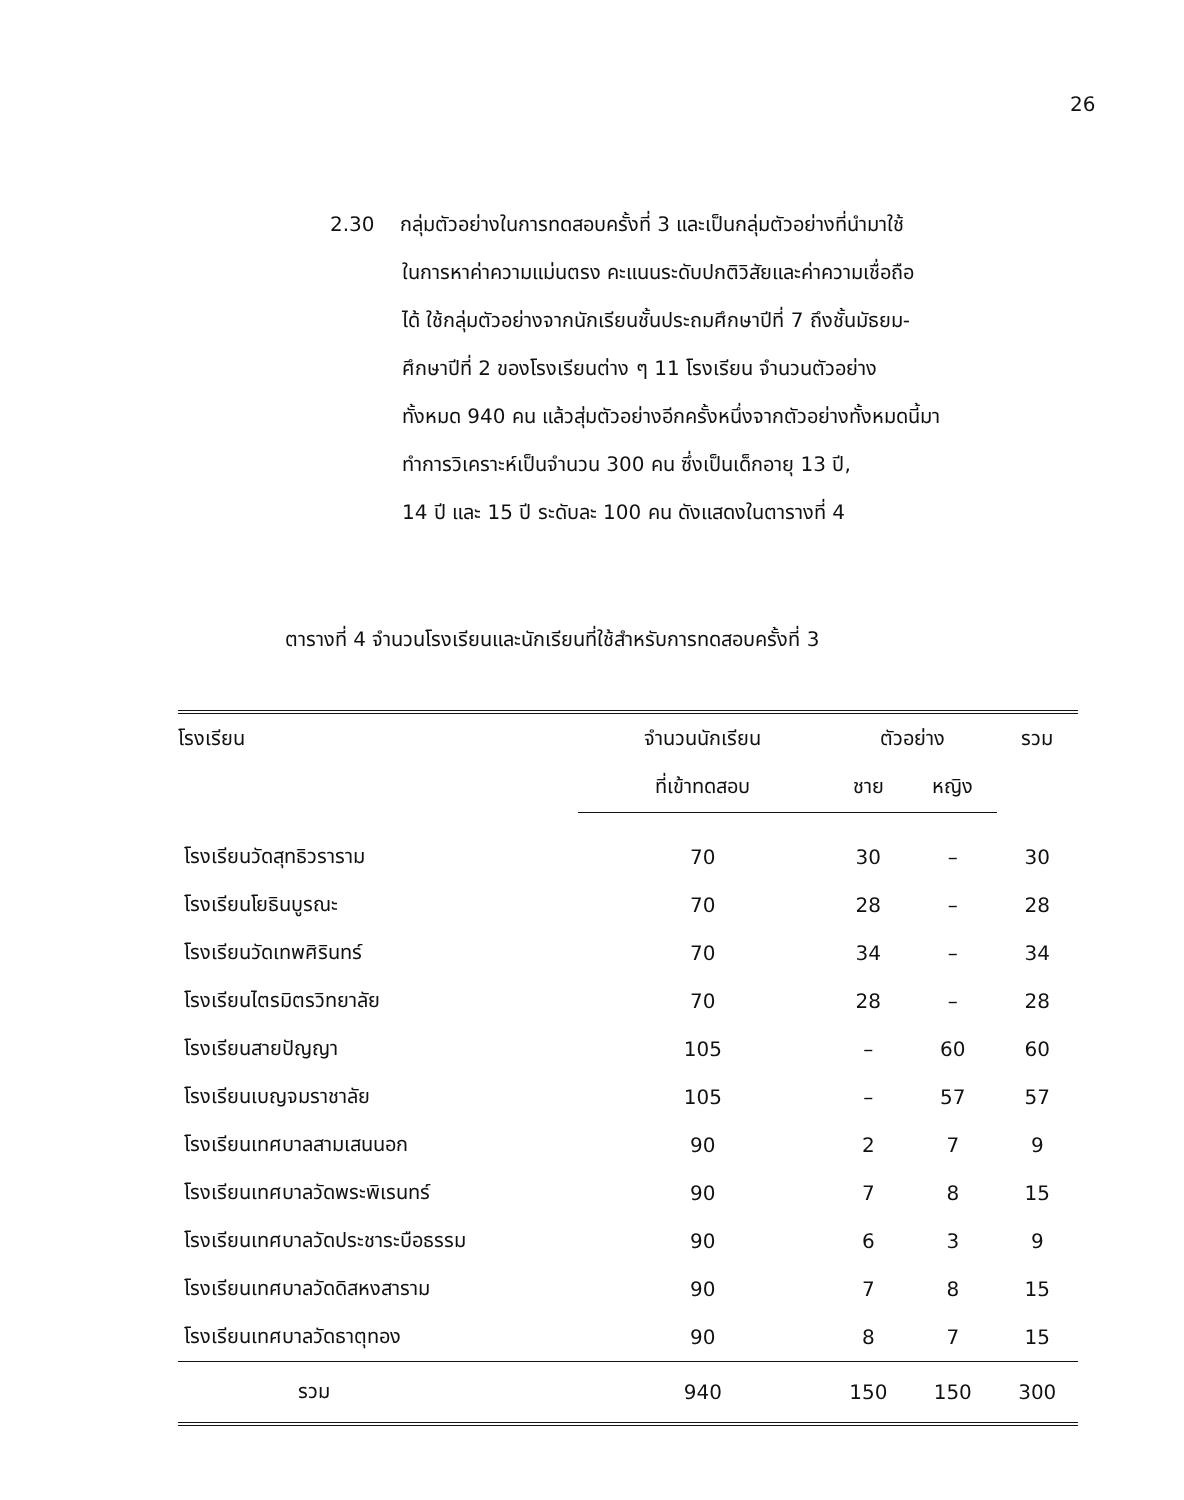26
2.30 กลุ่มตัวอย่างในการทดสอบครั้งที่ 3 และเป็นกลุ่มตัวอย่างที่นำมาใช้
ในการหาค่าความแม่นตรง คะแนนระดับปกติวิสัยและค่าความเชื่อถือ
ได้ ใช้กลุ่มตัวอย่างจากนักเรียนชั้นประถมศึกษาปีที่ 7 ถึงชั้นมัธยม-
ศึกษาปีที่ 2 ของโรงเรียนต่าง ๆ 11 โรงเรียน จำนวนตัวอย่าง
ทั้งหมด 940 คน แล้วสุ่มตัวอย่างอีกครั้งหนึ่งจากตัวอย่างทั้งหมดนี้มา
ทำการวิเคราะห์เป็นจำนวน 300 คน ซึ่งเป็นเด็กอายุ 13 ปี,
14 ปี และ 15 ปี ระดับละ 100 คน ดังแสดงในตารางที่ 4
ตารางที่ 4 จำนวนโรงเรียนและนักเรียนที่ใช้สำหรับการทดสอบครั้งที่ 3
| โรงเรียน | จำนวนนักเรียน | ตัวอย่าง | | รวม |
| --- | --- | --- | --- | --- |
| | ที่เข้าทดสอบ | ชาย | หญิง | |
| โรงเรียนวัดสุทธิวราราม | 70 | 30 | – | 30 |
| โรงเรียนโยธินบูรณะ | 70 | 28 | – | 28 |
| โรงเรียนวัดเทพศิรินทร์ | 70 | 34 | – | 34 |
| โรงเรียนไตรมิตรวิทยาลัย | 70 | 28 | – | 28 |
| โรงเรียนสายปัญญา | 105 | – | 60 | 60 |
| โรงเรียนเบญจมราชาลัย | 105 | – | 57 | 57 |
| โรงเรียนเทศบาลสามเสนนอก | 90 | 2 | 7 | 9 |
| โรงเรียนเทศบาลวัดพระพิเรนทร์ | 90 | 7 | 8 | 15 |
| โรงเรียนเทศบาลวัดประชาระบือธรรม | 90 | 6 | 3 | 9 |
| โรงเรียนเทศบาลวัดดิสหงสาราม | 90 | 7 | 8 | 15 |
| โรงเรียนเทศบาลวัดธาตุทอง | 90 | 8 | 7 | 15 |
| รวม | 940 | 150 | 150 | 300 |